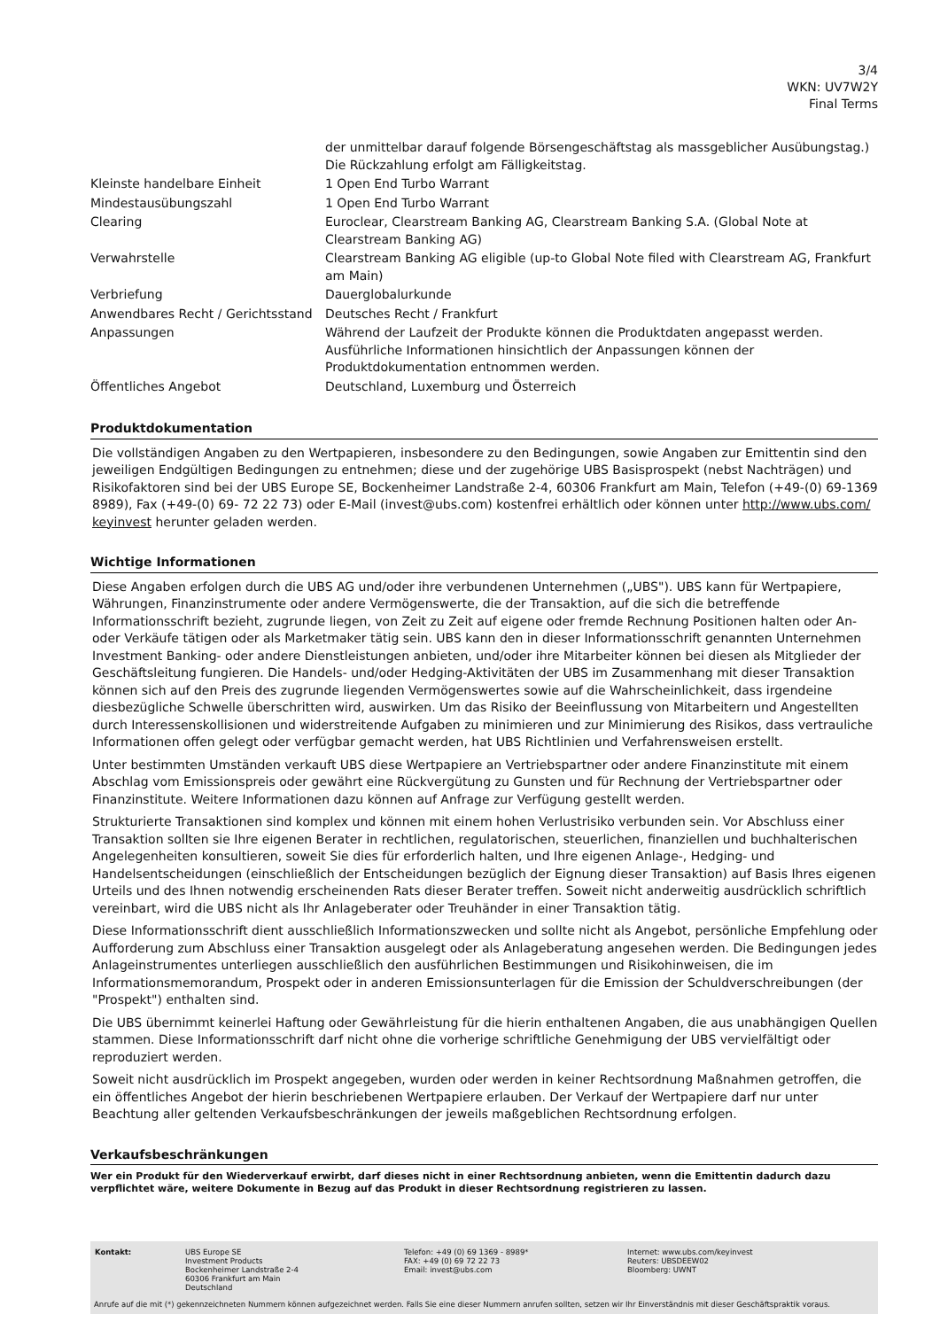3/4
WKN: UV7W2Y
Final Terms
| | der unmittelbar darauf folgende Börsengeschäftstag als massgeblicher Ausübungstag.) Die Rückzahlung erfolgt am Fälligkeitstag. |
| Kleinste handelbare Einheit | 1 Open End Turbo Warrant |
| Mindestausübungszahl | 1 Open End Turbo Warrant |
| Clearing | Euroclear, Clearstream Banking AG, Clearstream Banking S.A. (Global Note at Clearstream Banking AG) |
| Verwahrstelle | Clearstream Banking AG eligible (up-to Global Note filed with Clearstream AG, Frankfurt am Main) |
| Verbriefung | Dauerglobalurkunde |
| Anwendbares Recht / Gerichtsstand | Deutsches Recht / Frankfurt |
| Anpassungen | Während der Laufzeit der Produkte können die Produktdaten angepasst werden. Ausführliche Informationen hinsichtlich der Anpassungen können der Produktdokumentation entnommen werden. |
| Öffentliches Angebot | Deutschland, Luxemburg und Österreich |
Produktdokumentation
Die vollständigen Angaben zu den Wertpapieren, insbesondere zu den Bedingungen, sowie Angaben zur Emittentin sind den jeweiligen Endgültigen Bedingungen zu entnehmen; diese und der zugehörige UBS Basisprospekt (nebst Nachträgen) und Risikofaktoren sind bei der UBS Europe SE, Bockenheimer Landstraße 2-4, 60306 Frankfurt am Main, Telefon (+49-(0) 69-1369 8989), Fax (+49-(0) 69- 72 22 73) oder E-Mail (invest@ubs.com) kostenfrei erhältlich oder können unter http://www.ubs.com/ keyinvest herunter geladen werden.
Wichtige Informationen
Diese Angaben erfolgen durch die UBS AG und/oder ihre verbundenen Unternehmen („UBS"). UBS kann für Wertpapiere, Währungen, Finanzinstrumente oder andere Vermögenswerte, die der Transaktion, auf die sich die betreffende Informationsschrift bezieht, zugrunde liegen, von Zeit zu Zeit auf eigene oder fremde Rechnung Positionen halten oder An- oder Verkäufe tätigen oder als Marketmaker tätig sein. UBS kann den in dieser Informationsschrift genannten Unternehmen Investment Banking- oder andere Dienstleistungen anbieten, und/oder ihre Mitarbeiter können bei diesen als Mitglieder der Geschäftsleitung fungieren. Die Handels- und/oder Hedging-Aktivitäten der UBS im Zusammenhang mit dieser Transaktion können sich auf den Preis des zugrunde liegenden Vermögenswertes sowie auf die Wahrscheinlichkeit, dass irgendeine diesbezügliche Schwelle überschritten wird, auswirken. Um das Risiko der Beeinflussung von Mitarbeitern und Angestellten durch Interessenskollisionen und widerstreitende Aufgaben zu minimieren und zur Minimierung des Risikos, dass vertrauliche Informationen offen gelegt oder verfügbar gemacht werden, hat UBS Richtlinien und Verfahrensweisen erstellt.
Unter bestimmten Umständen verkauft UBS diese Wertpapiere an Vertriebspartner oder andere Finanzinstitute mit einem Abschlag vom Emissionspreis oder gewährt eine Rückvergütung zu Gunsten und für Rechnung der Vertriebspartner oder Finanzinstitute. Weitere Informationen dazu können auf Anfrage zur Verfügung gestellt werden.
Strukturierte Transaktionen sind komplex und können mit einem hohen Verlustrisiko verbunden sein. Vor Abschluss einer Transaktion sollten sie Ihre eigenen Berater in rechtlichen, regulatorischen, steuerlichen, finanziellen und buchhalterischen Angelegenheiten konsultieren, soweit Sie dies für erforderlich halten, und Ihre eigenen Anlage-, Hedging- und Handelsentscheidungen (einschließlich der Entscheidungen bezüglich der Eignung dieser Transaktion) auf Basis Ihres eigenen Urteils und des Ihnen notwendig erscheinenden Rats dieser Berater treffen. Soweit nicht anderweitig ausdrücklich schriftlich vereinbart, wird die UBS nicht als Ihr Anlageberater oder Treuhänder in einer Transaktion tätig.
Diese Informationsschrift dient ausschließlich Informationszwecken und sollte nicht als Angebot, persönliche Empfehlung oder Aufforderung zum Abschluss einer Transaktion ausgelegt oder als Anlageberatung angesehen werden. Die Bedingungen jedes Anlageinstrumentes unterliegen ausschließlich den ausführlichen Bestimmungen und Risikohinweisen, die im Informationsmemorandum, Prospekt oder in anderen Emissionsunterlagen für die Emission der Schuldverschreibungen (der "Prospekt") enthalten sind.
Die UBS übernimmt keinerlei Haftung oder Gewährleistung für die hierin enthaltenen Angaben, die aus unabhängigen Quellen stammen. Diese Informationsschrift darf nicht ohne die vorherige schriftliche Genehmigung der UBS vervielfältigt oder reproduziert werden.
Soweit nicht ausdrücklich im Prospekt angegeben, wurden oder werden in keiner Rechtsordnung Maßnahmen getroffen, die ein öffentliches Angebot der hierin beschriebenen Wertpapiere erlauben. Der Verkauf der Wertpapiere darf nur unter Beachtung aller geltenden Verkaufsbeschränkungen der jeweils maßgeblichen Rechtsordnung erfolgen.
Verkaufsbeschränkungen
Wer ein Produkt für den Wiederverkauf erwirbt, darf dieses nicht in einer Rechtsordnung anbieten, wenn die Emittentin dadurch dazu verpflichtet wäre, weitere Dokumente in Bezug auf das Produkt in dieser Rechtsordnung registrieren zu lassen.
| Kontakt: | UBS Europe SE Investment Products Bockenheimer Landstraße 2-4 60306 Frankfurt am Main Deutschland | Telefon: +49 (0) 69 1369 - 8989* FAX: +49 (0) 69 72 22 73 Email: invest@ubs.com | Internet: www.ubs.com/keyinvest Reuters: UBSDEEW02 Bloomberg: UWNT |
Anrufe auf die mit (*) gekennzeichneten Nummern können aufgezeichnet werden. Falls Sie eine dieser Nummern anrufen sollten, setzen wir Ihr Einverständnis mit dieser Geschäftspraktik voraus.